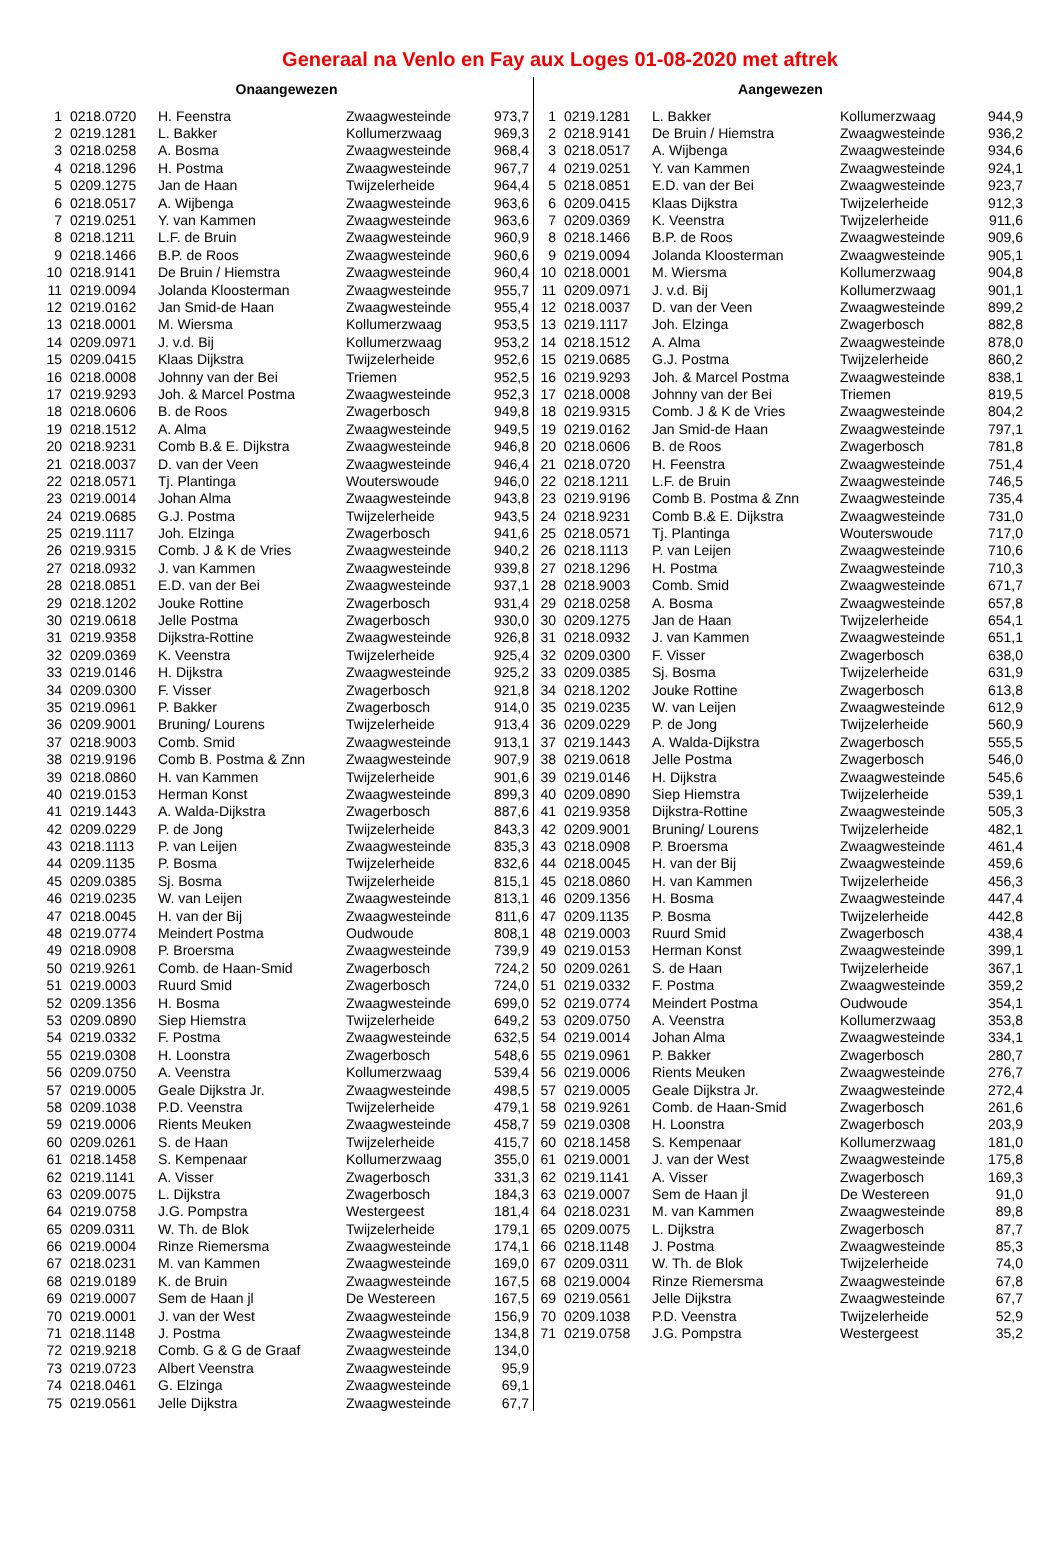Generaal na Venlo en Fay aux Loges 01-08-2020 met aftrek
| Onaangewezen | | | | |
| --- | --- | --- | --- | --- |
| 1 | 0218.0720 | H. Feenstra | Zwaagwesteinde | 973,7 |
| 2 | 0219.1281 | L. Bakker | Kollumerzwaag | 969,3 |
| 3 | 0218.0258 | A. Bosma | Zwaagwesteinde | 968,4 |
| 4 | 0218.1296 | H. Postma | Zwaagwesteinde | 967,7 |
| 5 | 0209.1275 | Jan de Haan | Twijzelerheide | 964,4 |
| 6 | 0218.0517 | A. Wijbenga | Zwaagwesteinde | 963,6 |
| 7 | 0219.0251 | Y. van Kammen | Zwaagwesteinde | 963,6 |
| 8 | 0218.1211 | L.F. de Bruin | Zwaagwesteinde | 960,9 |
| 9 | 0218.1466 | B.P. de Roos | Zwaagwesteinde | 960,6 |
| 10 | 0218.9141 | De Bruin / Hiemstra | Zwaagwesteinde | 960,4 |
| 11 | 0219.0094 | Jolanda Kloosterman | Zwaagwesteinde | 955,7 |
| 12 | 0219.0162 | Jan Smid-de Haan | Zwaagwesteinde | 955,4 |
| 13 | 0218.0001 | M. Wiersma | Kollumerzwaag | 953,5 |
| 14 | 0209.0971 | J. v.d. Bij | Kollumerzwaag | 953,2 |
| 15 | 0209.0415 | Klaas Dijkstra | Twijzelerheide | 952,6 |
| 16 | 0218.0008 | Johnny van der Bei | Triemen | 952,5 |
| 17 | 0219.9293 | Joh. & Marcel Postma | Zwaagwesteinde | 952,3 |
| 18 | 0218.0606 | B. de Roos | Zwagerbosch | 949,8 |
| 19 | 0218.1512 | A. Alma | Zwaagwesteinde | 949,5 |
| 20 | 0218.9231 | Comb B.& E. Dijkstra | Zwaagwesteinde | 946,8 |
| 21 | 0218.0037 | D. van der Veen | Zwaagwesteinde | 946,4 |
| 22 | 0218.0571 | Tj. Plantinga | Wouterswoude | 946,0 |
| 23 | 0219.0014 | Johan Alma | Zwaagwesteinde | 943,8 |
| 24 | 0219.0685 | G.J. Postma | Twijzelerheide | 943,5 |
| 25 | 0219.1117 | Joh. Elzinga | Zwagerbosch | 941,6 |
| 26 | 0219.9315 | Comb. J & K de Vries | Zwaagwesteinde | 940,2 |
| 27 | 0218.0932 | J. van Kammen | Zwaagwesteinde | 939,8 |
| 28 | 0218.0851 | E.D. van der Bei | Zwaagwesteinde | 937,1 |
| 29 | 0218.1202 | Jouke Rottine | Zwagerbosch | 931,4 |
| 30 | 0219.0618 | Jelle Postma | Zwagerbosch | 930,0 |
| 31 | 0219.9358 | Dijkstra-Rottine | Zwaagwesteinde | 926,8 |
| 32 | 0209.0369 | K. Veenstra | Twijzelerheide | 925,4 |
| 33 | 0219.0146 | H. Dijkstra | Zwaagwesteinde | 925,2 |
| 34 | 0209.0300 | F. Visser | Zwagerbosch | 921,8 |
| 35 | 0219.0961 | P. Bakker | Zwagerbosch | 914,0 |
| 36 | 0209.9001 | Bruning/ Lourens | Twijzelerheide | 913,4 |
| 37 | 0218.9003 | Comb. Smid | Zwaagwesteinde | 913,1 |
| 38 | 0219.9196 | Comb B. Postma & Znn | Zwaagwesteinde | 907,9 |
| 39 | 0218.0860 | H. van Kammen | Twijzelerheide | 901,6 |
| 40 | 0219.0153 | Herman Konst | Zwaagwesteinde | 899,3 |
| 41 | 0219.1443 | A. Walda-Dijkstra | Zwagerbosch | 887,6 |
| 42 | 0209.0229 | P. de Jong | Twijzelerheide | 843,3 |
| 43 | 0218.1113 | P. van Leijen | Zwaagwesteinde | 835,3 |
| 44 | 0209.1135 | P. Bosma | Twijzelerheide | 832,6 |
| 45 | 0209.0385 | Sj. Bosma | Twijzelerheide | 815,1 |
| 46 | 0219.0235 | W. van Leijen | Zwaagwesteinde | 813,1 |
| 47 | 0218.0045 | H. van der Bij | Zwaagwesteinde | 811,6 |
| 48 | 0219.0774 | Meindert Postma | Oudwoude | 808,1 |
| 49 | 0218.0908 | P. Broersma | Zwaagwesteinde | 739,9 |
| 50 | 0219.9261 | Comb. de Haan-Smid | Zwagerbosch | 724,2 |
| 51 | 0219.0003 | Ruurd Smid | Zwagerbosch | 724,0 |
| 52 | 0209.1356 | H. Bosma | Zwaagwesteinde | 699,0 |
| 53 | 0209.0890 | Siep Hiemstra | Twijzelerheide | 649,2 |
| 54 | 0219.0332 | F. Postma | Zwaagwesteinde | 632,5 |
| 55 | 0219.0308 | H. Loonstra | Zwagerbosch | 548,6 |
| 56 | 0209.0750 | A. Veenstra | Kollumerzwaag | 539,4 |
| 57 | 0219.0005 | Geale Dijkstra Jr. | Zwaagwesteinde | 498,5 |
| 58 | 0209.1038 | P.D. Veenstra | Twijzelerheide | 479,1 |
| 59 | 0219.0006 | Rients Meuken | Zwaagwesteinde | 458,7 |
| 60 | 0209.0261 | S. de Haan | Twijzelerheide | 415,7 |
| 61 | 0218.1458 | S. Kempenaar | Kollumerzwaag | 355,0 |
| 62 | 0219.1141 | A. Visser | Zwagerbosch | 331,3 |
| 63 | 0209.0075 | L. Dijkstra | Zwagerbosch | 184,3 |
| 64 | 0219.0758 | J.G. Pompstra | Westergeest | 181,4 |
| 65 | 0209.0311 | W. Th. de Blok | Twijzelerheide | 179,1 |
| 66 | 0219.0004 | Rinze Riemersma | Zwaagwesteinde | 174,1 |
| 67 | 0218.0231 | M. van Kammen | Zwaagwesteinde | 169,0 |
| 68 | 0219.0189 | K. de Bruin | Zwaagwesteinde | 167,5 |
| 69 | 0219.0007 | Sem de Haan jl | De Westereen | 167,5 |
| 70 | 0219.0001 | J. van der West | Zwaagwesteinde | 156,9 |
| 71 | 0218.1148 | J. Postma | Zwaagwesteinde | 134,8 |
| 72 | 0219.9218 | Comb. G & G de Graaf | Zwaagwesteinde | 134,0 |
| 73 | 0219.0723 | Albert Veenstra | Zwaagwesteinde | 95,9 |
| 74 | 0218.0461 | G. Elzinga | Zwaagwesteinde | 69,1 |
| 75 | 0219.0561 | Jelle Dijkstra | Zwaagwesteinde | 67,7 |
| Aangewezen | | | | |
| --- | --- | --- | --- | --- |
| 1 | 0219.1281 | L. Bakker | Kollumerzwaag | 944,9 |
| 2 | 0218.9141 | De Bruin / Hiemstra | Zwaagwesteinde | 936,2 |
| 3 | 0218.0517 | A. Wijbenga | Zwaagwesteinde | 934,6 |
| 4 | 0219.0251 | Y. van Kammen | Zwaagwesteinde | 924,1 |
| 5 | 0218.0851 | E.D. van der Bei | Zwaagwesteinde | 923,7 |
| 6 | 0209.0415 | Klaas Dijkstra | Twijzelerheide | 912,3 |
| 7 | 0209.0369 | K. Veenstra | Twijzelerheide | 911,6 |
| 8 | 0218.1466 | B.P. de Roos | Zwaagwesteinde | 909,6 |
| 9 | 0219.0094 | Jolanda Kloosterman | Zwaagwesteinde | 905,1 |
| 10 | 0218.0001 | M. Wiersma | Kollumerzwaag | 904,8 |
| 11 | 0209.0971 | J. v.d. Bij | Kollumerzwaag | 901,1 |
| 12 | 0218.0037 | D. van der Veen | Zwaagwesteinde | 899,2 |
| 13 | 0219.1117 | Joh. Elzinga | Zwagerbosch | 882,8 |
| 14 | 0218.1512 | A. Alma | Zwaagwesteinde | 878,0 |
| 15 | 0219.0685 | G.J. Postma | Twijzelerheide | 860,2 |
| 16 | 0219.9293 | Joh. & Marcel Postma | Zwaagwesteinde | 838,1 |
| 17 | 0218.0008 | Johnny van der Bei | Triemen | 819,5 |
| 18 | 0219.9315 | Comb. J & K de Vries | Zwaagwesteinde | 804,2 |
| 19 | 0219.0162 | Jan Smid-de Haan | Zwaagwesteinde | 797,1 |
| 20 | 0218.0606 | B. de Roos | Zwagerbosch | 781,8 |
| 21 | 0218.0720 | H. Feenstra | Zwaagwesteinde | 751,4 |
| 22 | 0218.1211 | L.F. de Bruin | Zwaagwesteinde | 746,5 |
| 23 | 0219.9196 | Comb B. Postma & Znn | Zwaagwesteinde | 735,4 |
| 24 | 0218.9231 | Comb B.& E. Dijkstra | Zwaagwesteinde | 731,0 |
| 25 | 0218.0571 | Tj. Plantinga | Wouterswoude | 717,0 |
| 26 | 0218.1113 | P. van Leijen | Zwaagwesteinde | 710,6 |
| 27 | 0218.1296 | H. Postma | Zwaagwesteinde | 710,3 |
| 28 | 0218.9003 | Comb. Smid | Zwaagwesteinde | 671,7 |
| 29 | 0218.0258 | A. Bosma | Zwaagwesteinde | 657,8 |
| 30 | 0209.1275 | Jan de Haan | Twijzelerheide | 654,1 |
| 31 | 0218.0932 | J. van Kammen | Zwaagwesteinde | 651,1 |
| 32 | 0209.0300 | F. Visser | Zwagerbosch | 638,0 |
| 33 | 0209.0385 | Sj. Bosma | Twijzelerheide | 631,9 |
| 34 | 0218.1202 | Jouke Rottine | Zwagerbosch | 613,8 |
| 35 | 0219.0235 | W. van Leijen | Zwaagwesteinde | 612,9 |
| 36 | 0209.0229 | P. de Jong | Twijzelerheide | 560,9 |
| 37 | 0219.1443 | A. Walda-Dijkstra | Zwagerbosch | 555,5 |
| 38 | 0219.0618 | Jelle Postma | Zwagerbosch | 546,0 |
| 39 | 0219.0146 | H. Dijkstra | Zwaagwesteinde | 545,6 |
| 40 | 0209.0890 | Siep Hiemstra | Twijzelerheide | 539,1 |
| 41 | 0219.9358 | Dijkstra-Rottine | Zwaagwesteinde | 505,3 |
| 42 | 0209.9001 | Bruning/ Lourens | Twijzelerheide | 482,1 |
| 43 | 0218.0908 | P. Broersma | Zwaagwesteinde | 461,4 |
| 44 | 0218.0045 | H. van der Bij | Zwaagwesteinde | 459,6 |
| 45 | 0218.0860 | H. van Kammen | Twijzelerheide | 456,3 |
| 46 | 0209.1356 | H. Bosma | Zwaagwesteinde | 447,4 |
| 47 | 0209.1135 | P. Bosma | Twijzelerheide | 442,8 |
| 48 | 0219.0003 | Ruurd Smid | Zwagerbosch | 438,4 |
| 49 | 0219.0153 | Herman Konst | Zwaagwesteinde | 399,1 |
| 50 | 0209.0261 | S. de Haan | Twijzelerheide | 367,1 |
| 51 | 0219.0332 | F. Postma | Zwaagwesteinde | 359,2 |
| 52 | 0219.0774 | Meindert Postma | Oudwoude | 354,1 |
| 53 | 0209.0750 | A. Veenstra | Kollumerzwaag | 353,8 |
| 54 | 0219.0014 | Johan Alma | Zwaagwesteinde | 334,1 |
| 55 | 0219.0961 | P. Bakker | Zwagerbosch | 280,7 |
| 56 | 0219.0006 | Rients Meuken | Zwaagwesteinde | 276,7 |
| 57 | 0219.0005 | Geale Dijkstra Jr. | Zwaagwesteinde | 272,4 |
| 58 | 0219.9261 | Comb. de Haan-Smid | Zwagerbosch | 261,6 |
| 59 | 0219.0308 | H. Loonstra | Zwagerbosch | 203,9 |
| 60 | 0218.1458 | S. Kempenaar | Kollumerzwaag | 181,0 |
| 61 | 0219.0001 | J. van der West | Zwaagwesteinde | 175,8 |
| 62 | 0219.1141 | A. Visser | Zwagerbosch | 169,3 |
| 63 | 0219.0007 | Sem de Haan jl | De Westereen | 91,0 |
| 64 | 0218.0231 | M. van Kammen | Zwaagwesteinde | 89,8 |
| 65 | 0209.0075 | L. Dijkstra | Zwagerbosch | 87,7 |
| 66 | 0218.1148 | J. Postma | Zwaagwesteinde | 85,3 |
| 67 | 0209.0311 | W. Th. de Blok | Twijzelerheide | 74,0 |
| 68 | 0219.0004 | Rinze Riemersma | Zwaagwesteinde | 67,8 |
| 69 | 0219.0561 | Jelle Dijkstra | Zwaagwesteinde | 67,7 |
| 70 | 0209.1038 | P.D. Veenstra | Twijzelerheide | 52,9 |
| 71 | 0219.0758 | J.G. Pompstra | Westergeest | 35,2 |